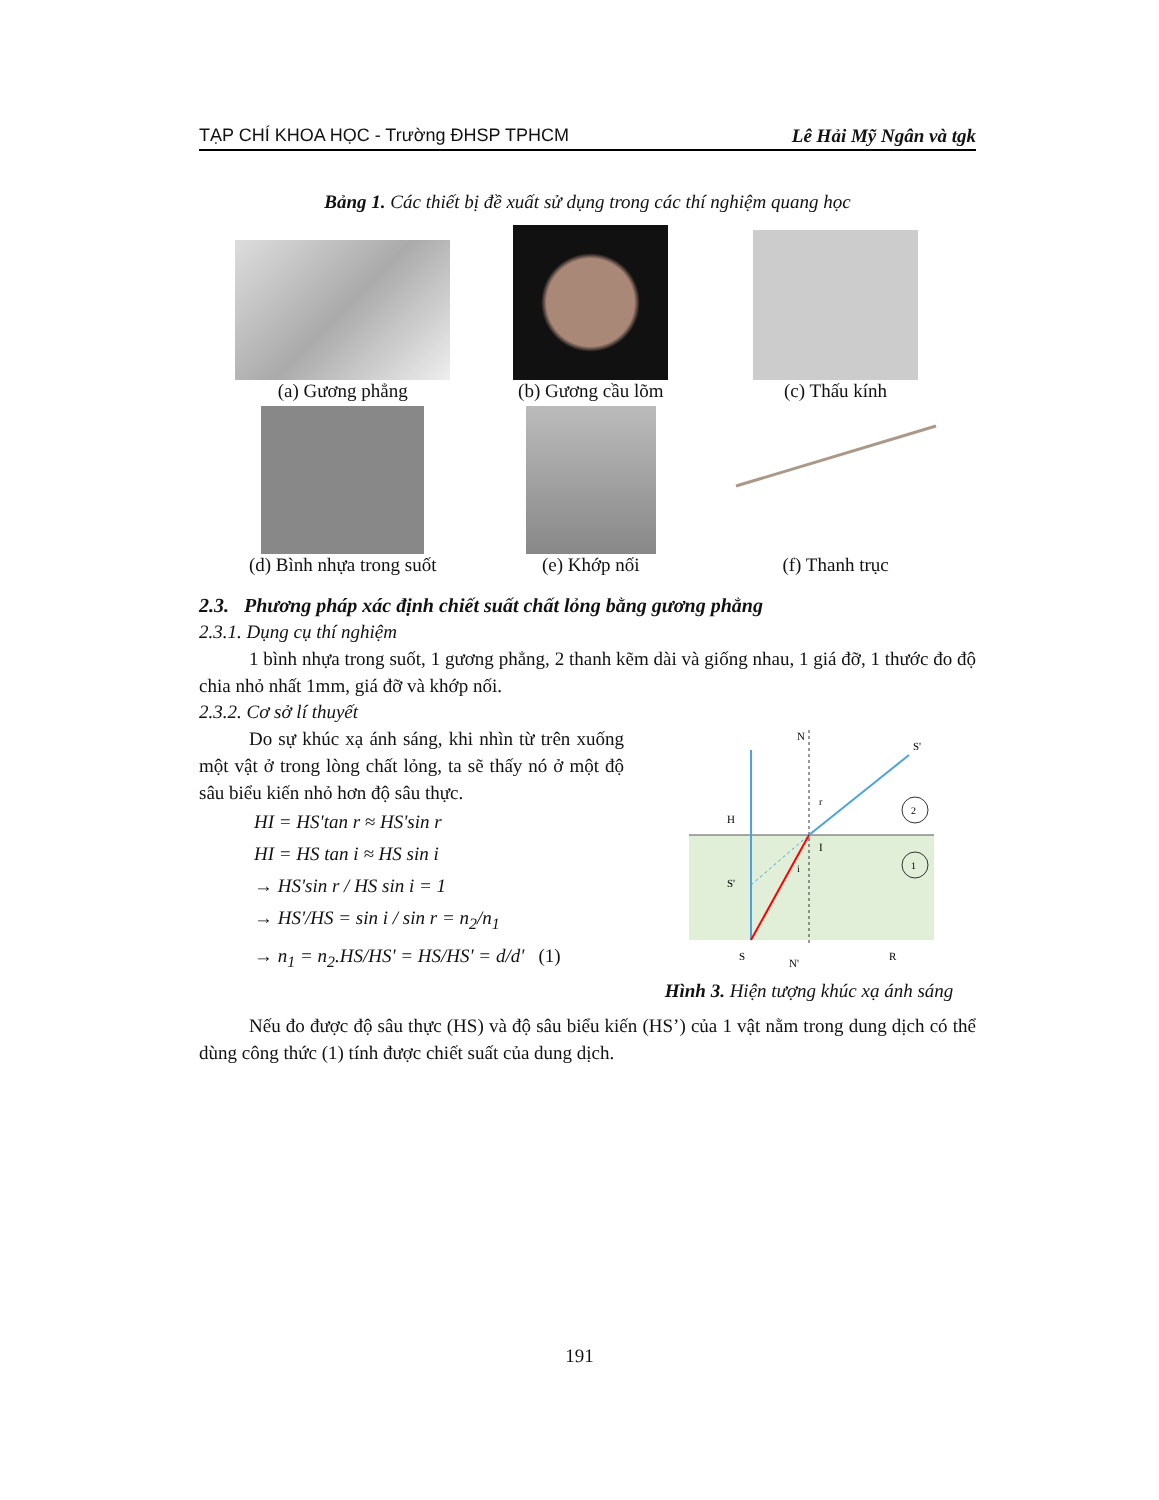TẠP CHÍ KHOA HỌC - Trường ĐHSP TPHCM Lê Hải Mỹ Ngân và tgk
Bảng 1. Các thiết bị đề xuất sử dụng trong các thí nghiệm quang học
| (a) Gương phẳng | (b) Gương cầu lõm | (c) Thấu kính |
| (d) Bình nhựa trong suốt | (e) Khớp nối | (f) Thanh trục |
2.3. Phương pháp xác định chiết suất chất lỏng bằng gương phẳng
2.3.1. Dụng cụ thí nghiệm
1 bình nhựa trong suốt, 1 gương phẳng, 2 thanh kẽm dài và giống nhau, 1 giá đỡ, 1 thước đo độ chia nhỏ nhất 1mm, giá đỡ và khớp nối.
2.3.2. Cơ sở lí thuyết
Do sự khúc xạ ánh sáng, khi nhìn từ trên xuống một vật ở trong lòng chất lỏng, ta sẽ thấy nó ở một độ sâu biểu kiến nhỏ hơn độ sâu thực.
HI = HS'tan r ≈ HS'sin r
HI = HS tan i ≈ HS sin i
→ HS'sin r / HS sin i = 1
→ HS'/HS = sin i / sin r = n<sub>2</sub>/n<sub>1</sub>
→ n<sub>1</sub> = n<sub>2</sub>.HS/HS' = HS/HS' = d/d' (1)
N
S'
H
I
S'
S
N'
R
r
i
2
1
Hình 3. Hiện tượng khúc xạ ánh sáng
Nếu đo được độ sâu thực (HS) và độ sâu biểu kiến (HS’) của 1 vật nằm trong dung dịch có thể dùng công thức (1) tính được chiết suất của dung dịch.
191